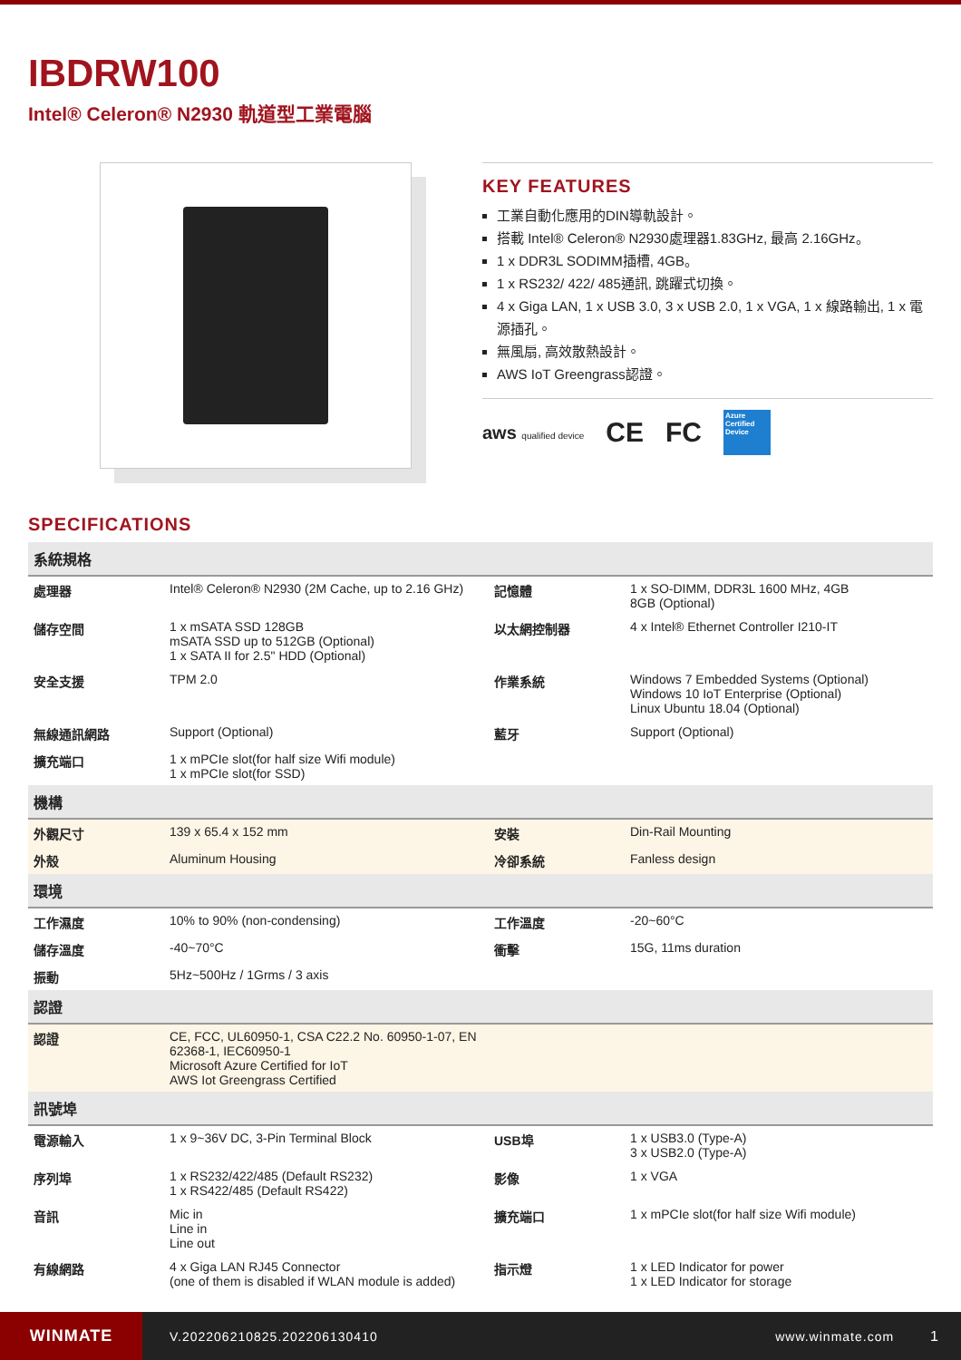IBDRW100
Intel® Celeron® N2930 軌道型工業電腦
KEY FEATURES
工業自動化應用的DIN導軌設計。
搭載 Intel® Celeron® N2930處理器1.83GHz, 最高 2.16GHz。
1 x DDR3L SODIMM插槽, 4GB。
1 x RS232/ 422/ 485通訊, 跳躍式切換。
4 x Giga LAN, 1 x USB 3.0, 3 x USB 2.0, 1 x VGA, 1 x 線路輸出, 1 x 電源插孔。
無風扇, 高效散熱設計。
AWS IoT Greengrass認證。
aws qualified device CE FC Azure Certified Device
SPECIFICATIONS
| 系統規格 | | | |
| 處理器 | Intel® Celeron® N2930 (2M Cache, up to 2.16 GHz) | 記憶體 | 1 x SO-DIMM, DDR3L 1600 MHz, 4GB 8GB (Optional) |
| 儲存空間 | 1 x mSATA SSD 128GB mSATA SSD up to 512GB (Optional) 1 x SATA II for 2.5" HDD (Optional) | 以太網控制器 | 4 x Intel® Ethernet Controller I210-IT |
| 安全支援 | TPM 2.0 | 作業系統 | Windows 7 Embedded Systems (Optional) Windows 10 IoT Enterprise (Optional) Linux Ubuntu 18.04 (Optional) |
| 無線通訊網路 | Support (Optional) | 藍牙 | Support (Optional) |
| 擴充端口 | 1 x mPCIe slot(for half size Wifi module) 1 x mPCIe slot(for SSD) | | |
| 機構 | | | |
| 外觀尺寸 | 139 x 65.4 x 152 mm | 安裝 | Din-Rail Mounting |
| 外殼 | Aluminum Housing | 冷卻系統 | Fanless design |
| 環境 | | | |
| 工作濕度 | 10% to 90% (non-condensing) | 工作溫度 | -20~60°C |
| 儲存溫度 | -40~70°C | 衝擊 | 15G, 11ms duration |
| 振動 | 5Hz~500Hz / 1Grms / 3 axis | | |
| 認證 | | | |
| 認證 | CE, FCC, UL60950-1, CSA C22.2 No. 60950-1-07, EN 62368-1, IEC60950-1 Microsoft Azure Certified for IoT AWS Iot Greengrass Certified | | |
| 訊號埠 | | | |
| 電源輸入 | 1 x 9~36V DC, 3-Pin Terminal Block | USB埠 | 1 x USB3.0 (Type-A) 3 x USB2.0 (Type-A) |
| 序列埠 | 1 x RS232/422/485 (Default RS232) 1 x RS422/485 (Default RS422) | 影像 | 1 x VGA |
| 音訊 | Mic in Line in Line out | 擴充端口 | 1 x mPCIe slot(for half size Wifi module) |
| 有線網路 | 4 x Giga LAN RJ45 Connector (one of them is disabled if WLAN module is added) | 指示燈 | 1 x LED Indicator for power 1 x LED Indicator for storage |
WINMATE
V.202206210825.202206130410 www.winmate.com 1